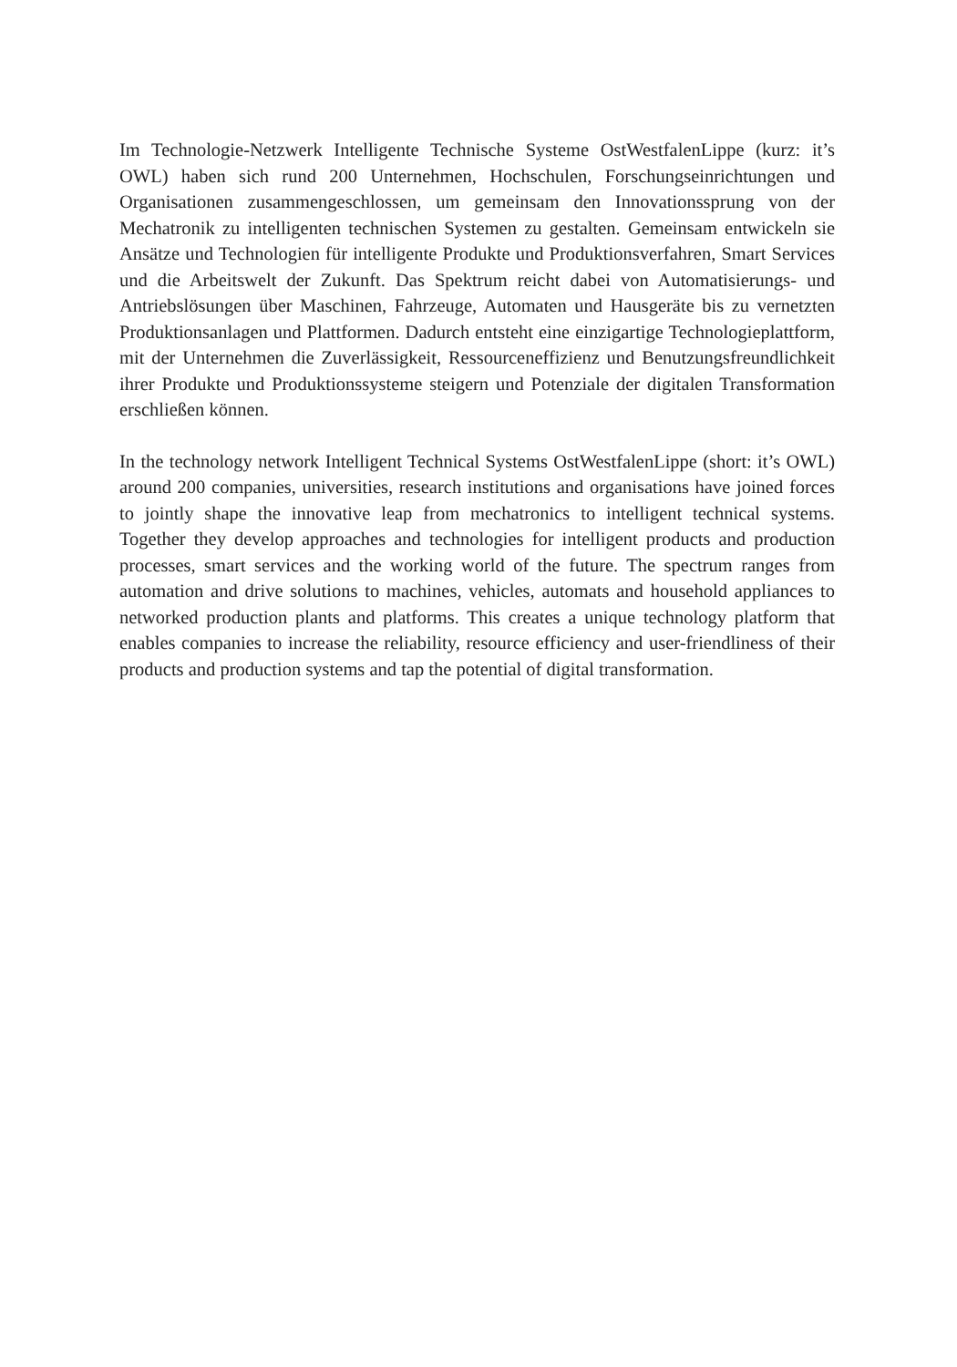Im Technologie-Netzwerk Intelligente Technische Systeme OstWestfalenLippe (kurz: it’s OWL) haben sich rund 200 Unternehmen, Hochschulen, Forschungseinrichtungen und Organisationen zusammengeschlossen, um gemeinsam den Innovationssprung von der Mechatronik zu intelligenten technischen Systemen zu gestalten. Gemeinsam ent­wickeln sie Ansätze und Technologien für intelligente Produkte und Produktionsver­fahren, Smart Services und die Arbeitswelt der Zukunft. Das Spektrum reicht dabei von Automatisierungs- und Antriebslösungen über Maschinen, Fahrzeuge, Automaten und Hausgeräte bis zu vernetzten Produktionsanlagen und Plattformen. Dadurch ent­steht eine einzigartige Technologieplattform, mit der Unternehmen die Zuverlässigkeit, Ressourceneffizienz und Benutzungsfreundlichkeit ihrer Produkte und Produktions­systeme steigern und Potenziale der digitalen Transformation erschließen können.
In the technology network Intelligent Technical Systems OstWestfalenLippe (short: it’s OWL) around 200 companies, universities, research institutions and organisations have joined forces to jointly shape the innovative leap from mechatronics to intelligent technical systems. Together they develop approaches and technologies for intelligent products and production processes, smart services and the working world of the future. The spectrum ranges from automation and drive solutions to machines, vehicles, automats and household appliances to networked production plants and platforms. This creates a unique technology platform that enables companies to increase the reliability, resource efficiency and user-friendliness of their products and production systems and tap the potential of digital transformation.